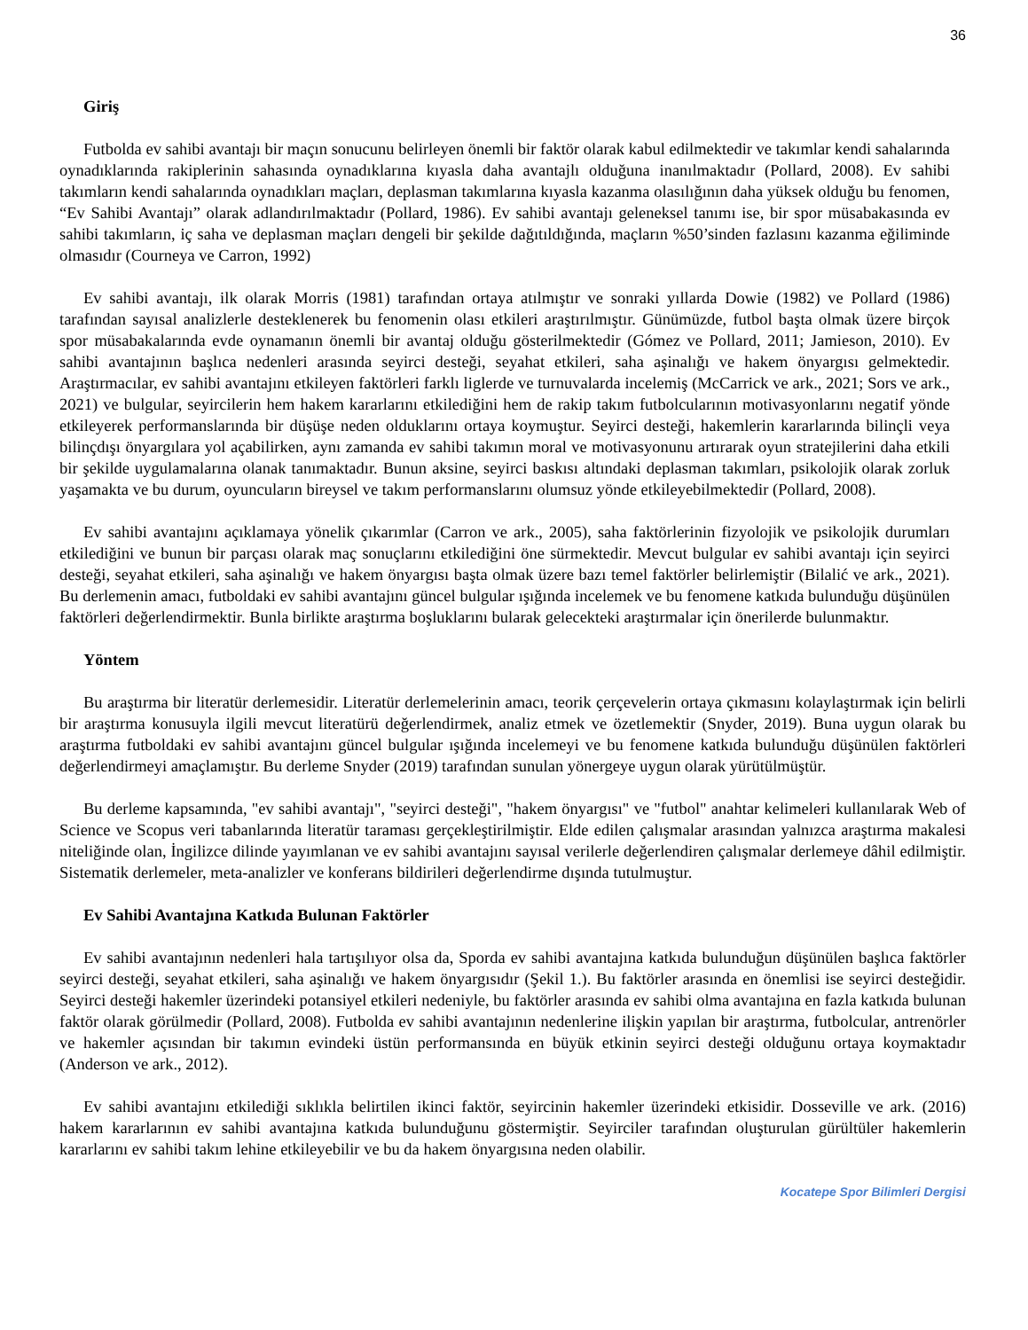36
Giriş
Futbolda ev sahibi avantajı bir maçın sonucunu belirleyen önemli bir faktör olarak kabul edilmektedir ve takımlar kendi sahalarında oynadıklarında rakiplerinin sahasında oynadıklarına kıyasla daha avantajlı olduğuna inanılmaktadır (Pollard, 2008). Ev sahibi takımların kendi sahalarında oynadıkları maçları, deplasman takımlarına kıyasla kazanma olasılığının daha yüksek olduğu bu fenomen, “Ev Sahibi Avantajı” olarak adlandırılmaktadır (Pollard, 1986). Ev sahibi avantajı geleneksel tanımı ise, bir spor müsabakasında ev sahibi takımların, iç saha ve deplasman maçları dengeli bir şekilde dağıtıldığında, maçların %50’sinden fazlasını kazanma eğiliminde olmasıdır (Courneya ve Carron, 1992)
Ev sahibi avantajı, ilk olarak Morris (1981) tarafından ortaya atılmıştır ve sonraki yıllarda Dowie (1982) ve Pollard (1986) tarafından sayısal analizlerle desteklenerek bu fenomenin olası etkileri araştırılmıştır. Günümüzde, futbol başta olmak üzere birçok spor müsabakalarında evde oynamanın önemli bir avantaj olduğu gösterilmektedir (Gómez ve Pollard, 2011; Jamieson, 2010). Ev sahibi avantajının başlıca nedenleri arasında seyirci desteği, seyahat etkileri, saha aşinalığı ve hakem önyargısı gelmektedir. Araştırmacılar, ev sahibi avantajını etkileyen faktörleri farklı liglerde ve turnuvalarda incelemiş (McCarrick ve ark., 2021; Sors ve ark., 2021) ve bulgular, seyircilerin hem hakem kararlarını etkilediğini hem de rakip takım futbolcularının motivasyonlarını negatif yönde etkileyerek performanslarında bir düşüşe neden olduklarını ortaya koymuştur. Seyirci desteği, hakemlerin kararlarında bilinçli veya bilinçdışı önyargılara yol açabilirken, aynı zamanda ev sahibi takımın moral ve motivasyonunu artırarak oyun stratejilerini daha etkili bir şekilde uygulamalarına olanak tanımaktadır. Bunun aksine, seyirci baskısı altındaki deplasman takımları, psikolojik olarak zorluk yaşamakta ve bu durum, oyuncuların bireysel ve takım performanslarını olumsuz yönde etkileyebilmektedir (Pollard, 2008).
Ev sahibi avantajını açıklamaya yönelik çıkarımlar (Carron ve ark., 2005), saha faktörlerinin fizyolojik ve psikolojik durumları etkilediğini ve bunun bir parçası olarak maç sonuçlarını etkilediğini öne sürmektedir. Mevcut bulgular ev sahibi avantajı için seyirci desteği, seyahat etkileri, saha aşinalığı ve hakem önyargısı başta olmak üzere bazı temel faktörler belirlemiştir (Bilalić ve ark., 2021). Bu derlemenin amacı, futboldaki ev sahibi avantajını güncel bulgular ışığında incelemek ve bu fenomene katkıda bulunduğu düşünülen faktörleri değerlendirmektir. Bunla birlikte araştırma boşluklarını bularak gelecekteki araştırmalar için önerilerde bulunmaktır.
Yöntem
Bu araştırma bir literatür derlemesidir. Literatür derlemelerinin amacı, teorik çerçevelerin ortaya çıkmasını kolaylaştırmak için belirli bir araştırma konusuyla ilgili mevcut literatürü değerlendirmek, analiz etmek ve özetlemektir (Snyder, 2019). Buna uygun olarak bu araştırma futboldaki ev sahibi avantajını güncel bulgular ışığında incelemeyi ve bu fenomene katkıda bulunduğu düşünülen faktörleri değerlendirmeyi amaçlamıştır. Bu derleme Snyder (2019) tarafından sunulan yönergeye uygun olarak yürütülmüştür.
Bu derleme kapsamında, "ev sahibi avantajı", "seyirci desteği", "hakem önyargısı" ve "futbol" anahtar kelimeleri kullanılarak Web of Science ve Scopus veri tabanlarında literatür taraması gerçekleştirilmiştir. Elde edilen çalışmalar arasından yalnızca araştırma makalesi niteliğinde olan, İngilizce dilinde yayımlanan ve ev sahibi avantajını sayısal verilerle değerlendiren çalışmalar derlemeye dâhil edilmiştir. Sistematik derlemeler, meta-analizler ve konferans bildirileri değerlendirme dışında tutulmuştur.
Ev Sahibi Avantajına Katkıda Bulunan Faktörler
Ev sahibi avantajının nedenleri hala tartışılıyor olsa da, Sporda ev sahibi avantajına katkıda bulunduğun düşünülen başlıca faktörler seyirci desteği, seyahat etkileri, saha aşinalığı ve hakem önyargısıdır (Şekil 1.). Bu faktörler arasında en önemlisi ise seyirci desteğidir. Seyirci desteği hakemler üzerindeki potansiyel etkileri nedeniyle, bu faktörler arasında ev sahibi olma avantajına en fazla katkıda bulunan faktör olarak görülmedir (Pollard, 2008). Futbolda ev sahibi avantajının nedenlerine ilişkin yapılan bir araştırma, futbolcular, antrenörler ve hakemler açısından bir takımın evindeki üstün performansında en büyük etkinin seyirci desteği olduğunu ortaya koymaktadır (Anderson ve ark., 2012).
Ev sahibi avantajını etkilediği sıklıkla belirtilen ikinci faktör, seyircinin hakemler üzerindeki etkisidir. Dosseville ve ark. (2016) hakem kararlarının ev sahibi avantajına katkıda bulunduğunu göstermiştir. Seyirciler tarafından oluşturulan gürültüler hakemlerin kararlarını ev sahibi takım lehine etkileyebilir ve bu da hakem önyargısına neden olabilir.
Kocatepe Spor Bilimleri Dergisi